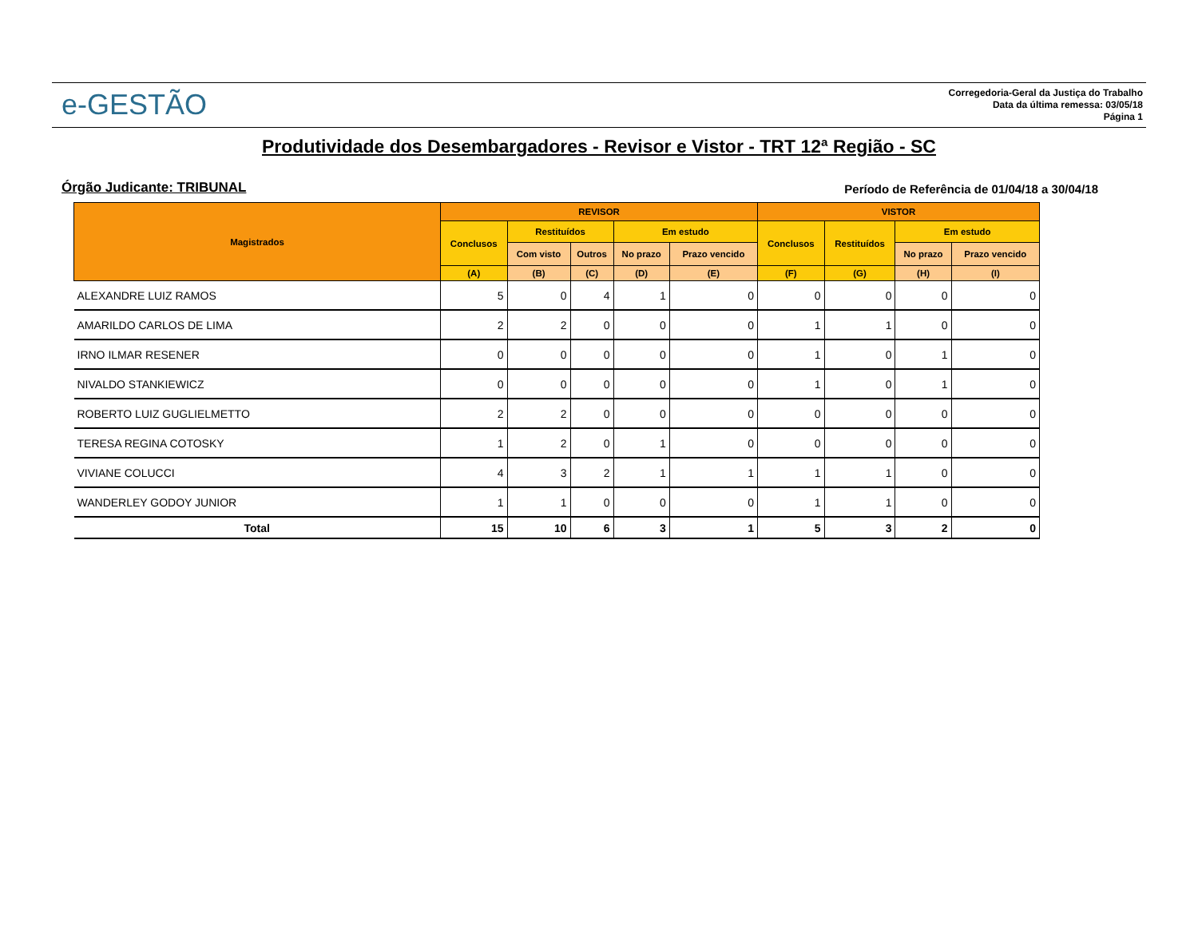e-GESTÃO
Corregedoria-Geral da Justiça do Trabalho
Data da última remessa: 03/05/18
Página 1
Produtividade dos Desembargadores - Revisor e Vistor - TRT 12ª Região - SC
Órgão Judicante: TRIBUNAL Período de Referência de 01/04/18 a 30/04/18
| Magistrados | REVISOR | | | | | VISTOR | | | |
| --- | --- | --- | --- | --- | --- | --- | --- | --- | --- |
| | Conclusos | Restituídos | | Em estudo | | Conclusos | Restituídos | Em estudo | |
| | | Com visto | Outros | No prazo | Prazo vencido | | | No prazo | Prazo vencido |
| | (A) | (B) | (C) | (D) | (E) | (F) | (G) | (H) | (I) |
| ALEXANDRE LUIZ RAMOS | 5 | 0 | 4 | 1 | 0 | 0 | 0 | 0 | 0 |
| AMARILDO CARLOS DE LIMA | 2 | 2 | 0 | 0 | 0 | 1 | 1 | 0 | 0 |
| IRNO ILMAR RESENER | 0 | 0 | 0 | 0 | 0 | 1 | 0 | 1 | 0 |
| NIVALDO STANKIEWICZ | 0 | 0 | 0 | 0 | 0 | 1 | 0 | 1 | 0 |
| ROBERTO LUIZ GUGLIELMETTO | 2 | 2 | 0 | 0 | 0 | 0 | 0 | 0 | 0 |
| TERESA REGINA COTOSKY | 1 | 2 | 0 | 1 | 0 | 0 | 0 | 0 | 0 |
| VIVIANE COLUCCI | 4 | 3 | 2 | 1 | 1 | 1 | 1 | 0 | 0 |
| WANDERLEY GODOY JUNIOR | 1 | 1 | 0 | 0 | 0 | 1 | 1 | 0 | 0 |
| Total | 15 | 10 | 6 | 3 | 1 | 5 | 3 | 2 | 0 |